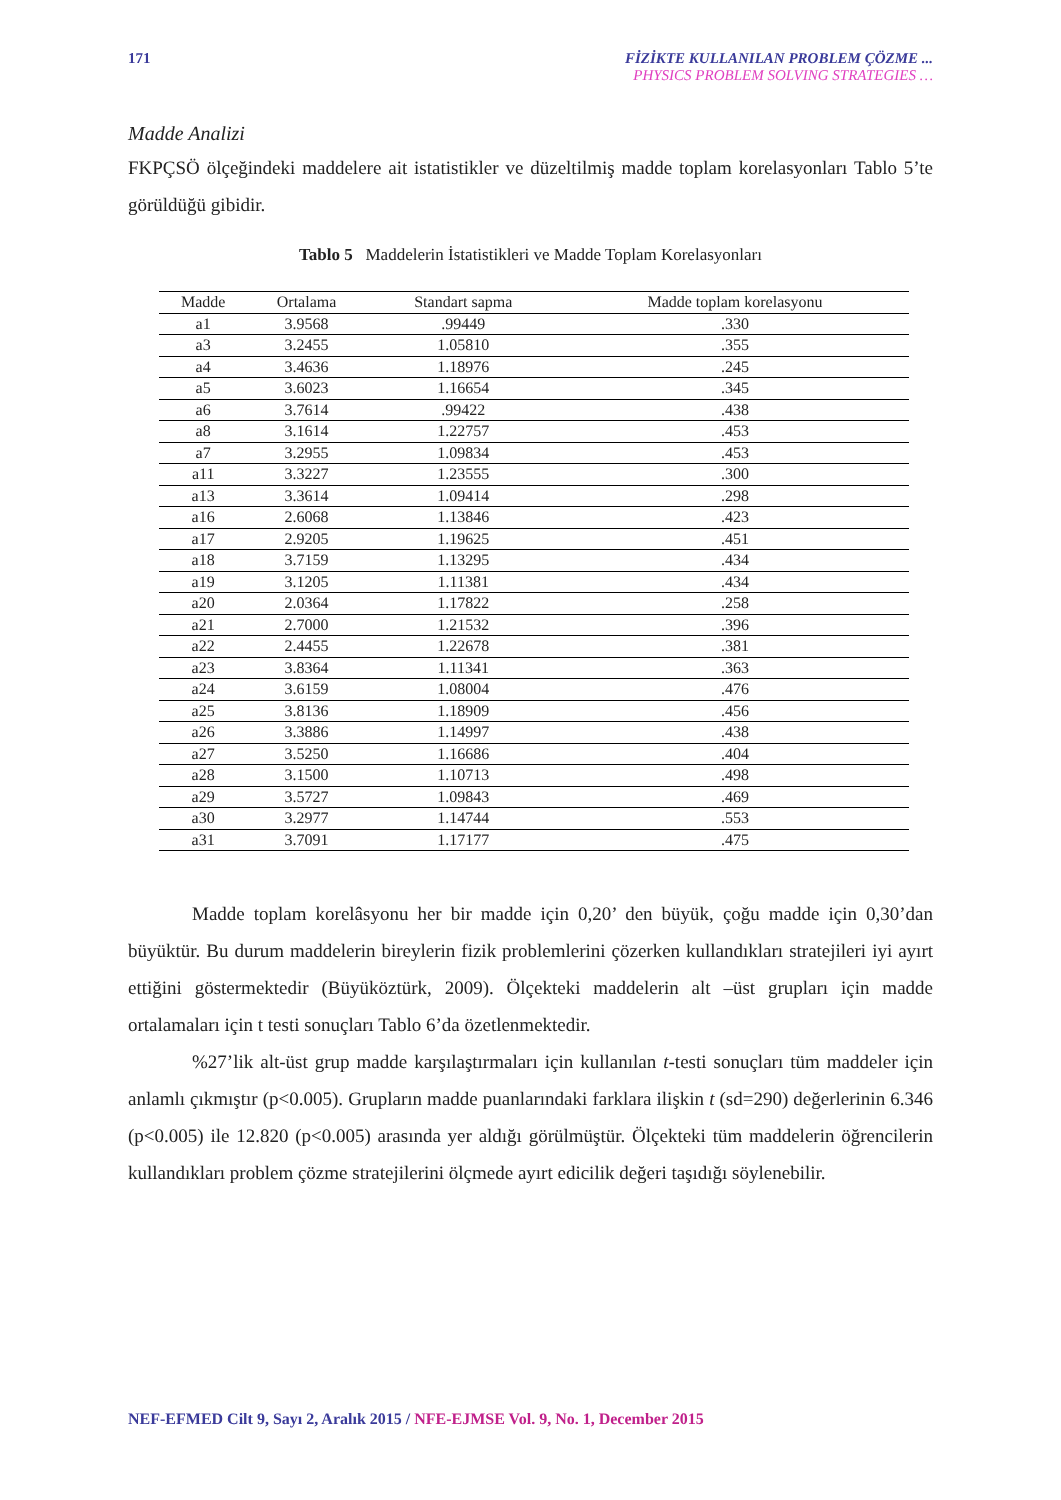171 FİZİKTE KULLANILAN PROBLEM ÇÖZME ...
PHYSICS PROBLEM SOLVING STRATEGIES …
Madde Analizi
FKPÇSÖ ölçeğindeki maddelere ait istatistikler ve düzeltilmiş madde toplam korelasyonları Tablo 5’te görüldüğü gibidir.
Tablo 5 Maddelerin İstatistikleri ve Madde Toplam Korelasyonları
| Madde | Ortalama | Standart sapma | Madde toplam korelasyonu |
| --- | --- | --- | --- |
| a1 | 3.9568 | .99449 | .330 |
| a3 | 3.2455 | 1.05810 | .355 |
| a4 | 3.4636 | 1.18976 | .245 |
| a5 | 3.6023 | 1.16654 | .345 |
| a6 | 3.7614 | .99422 | .438 |
| a8 | 3.1614 | 1.22757 | .453 |
| a7 | 3.2955 | 1.09834 | .453 |
| a11 | 3.3227 | 1.23555 | .300 |
| a13 | 3.3614 | 1.09414 | .298 |
| a16 | 2.6068 | 1.13846 | .423 |
| a17 | 2.9205 | 1.19625 | .451 |
| a18 | 3.7159 | 1.13295 | .434 |
| a19 | 3.1205 | 1.11381 | .434 |
| a20 | 2.0364 | 1.17822 | .258 |
| a21 | 2.7000 | 1.21532 | .396 |
| a22 | 2.4455 | 1.22678 | .381 |
| a23 | 3.8364 | 1.11341 | .363 |
| a24 | 3.6159 | 1.08004 | .476 |
| a25 | 3.8136 | 1.18909 | .456 |
| a26 | 3.3886 | 1.14997 | .438 |
| a27 | 3.5250 | 1.16686 | .404 |
| a28 | 3.1500 | 1.10713 | .498 |
| a29 | 3.5727 | 1.09843 | .469 |
| a30 | 3.2977 | 1.14744 | .553 |
| a31 | 3.7091 | 1.17177 | .475 |
Madde toplam korelâsyonu her bir madde için 0,20’ den büyük, çoğu madde için 0,30’dan büyüktür. Bu durum maddelerin bireylerin fizik problemlerini çözerken kullandıkları stratejileri iyi ayırt ettiğini göstermektedir (Büyüköztürk, 2009). Ölçekteki maddelerin alt –üst grupları için madde ortalamaları için t testi sonuçları Tablo 6’da özetlenmektedir.
%27’lik alt-üst grup madde karşılaştırmaları için kullanılan t-testi sonuçları tüm maddeler için anlamlı çıkmıştır (p<0.005). Grupların madde puanlarındaki farklara ilişkin t (sd=290) değerlerinin 6.346 (p<0.005) ile 12.820 (p<0.005) arasında yer aldığı görülmüştür. Ölçekteki tüm maddelerin öğrencilerin kullandıkları problem çözme stratejilerini ölçmede ayırt edicilik değeri taşıdığı söylenebilir.
NEF-EFMED Cilt 9, Sayı 2, Aralık 2015 / NFE-EJMSE Vol. 9, No. 1, December 2015